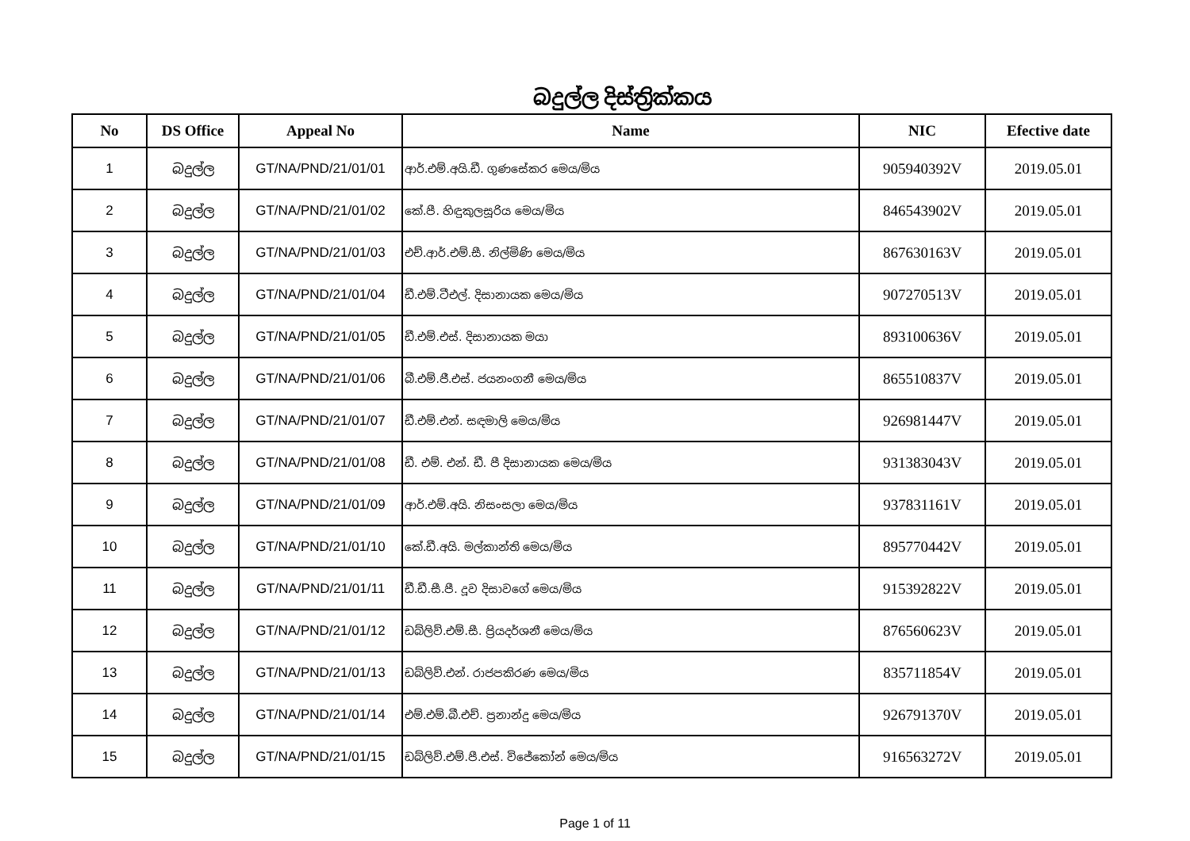බදුල්ල දිස්ත්‍රික්කය
| No | DS Office | Appeal No | Name | NIC | Efective date |
| --- | --- | --- | --- | --- | --- |
| 1 | බදුල්ල | GT/NA/PND/21/01/01 | ආර්.එම්.අයි.ඩී. ගුණසේකර මෙය/මිය | 905940392V | 2019.05.01 |
| 2 | බදුල්ල | GT/NA/PND/21/01/02 | කේ.පී. හිඳුකුලසූරිය මෙය/මිය | 846543902V | 2019.05.01 |
| 3 | බදුල්ල | GT/NA/PND/21/01/03 | එච්.ආර්.එම්.සී. නිල්මිණි මෙය/මිය | 867630163V | 2019.05.01 |
| 4 | බදුල්ල | GT/NA/PND/21/01/04 | ඩී.එම්.ටීඑල්. දිසානායක මෙය/මිය | 907270513V | 2019.05.01 |
| 5 | බදුල්ල | GT/NA/PND/21/01/05 | ඩී.එම්.එස්. දිසානායක මයා | 893100636V | 2019.05.01 |
| 6 | බදුල්ල | GT/NA/PND/21/01/06 | බී.එම්.ජී.එස්. ජයනංගනී මෙය/මිය | 865510837V | 2019.05.01 |
| 7 | බදුල්ල | GT/NA/PND/21/01/07 | ඩී.එම්.එන්. සඳමාලි මෙය/මිය | 926981447V | 2019.05.01 |
| 8 | බදුල්ල | GT/NA/PND/21/01/08 | ඩී. එම්. එන්. ඩී. පී දිසානායක මෙය/මිය | 931383043V | 2019.05.01 |
| 9 | බදුල්ල | GT/NA/PND/21/01/09 | ආර්.එම්.අයි. නිසංසලා මෙය/මිය | 937831161V | 2019.05.01 |
| 10 | බදුල්ල | GT/NA/PND/21/01/10 | කේ.ඩී.අයි. මල්කාන්ති මෙය/මිය | 895770442V | 2019.05.01 |
| 11 | බදුල්ල | GT/NA/PND/21/01/11 | ඩී.ඩී.සී.පී. දූව දිසාවගේ මෙය/මිය | 915392822V | 2019.05.01 |
| 12 | බදුල්ල | GT/NA/PND/21/01/12 | ඩබ්ලිව්.එම්.සී. ප්‍රියදර්ශනී මෙය/මිය | 876560623V | 2019.05.01 |
| 13 | බදුල්ල | GT/NA/PND/21/01/13 | ඩබ්ලිව්.එන්. රාජපකිරණ මෙය/මිය | 835711854V | 2019.05.01 |
| 14 | බදුල්ල | GT/NA/PND/21/01/14 | එම්.එම්.බී.එච්. ප්‍රනාන්දු මෙය/මිය | 926791370V | 2019.05.01 |
| 15 | බදුල්ල | GT/NA/PND/21/01/15 | ඩබ්ලිව්.එම්.පී.එස්. විජේකෝන් මෙය/මිය | 916563272V | 2019.05.01 |
Page 1 of 11